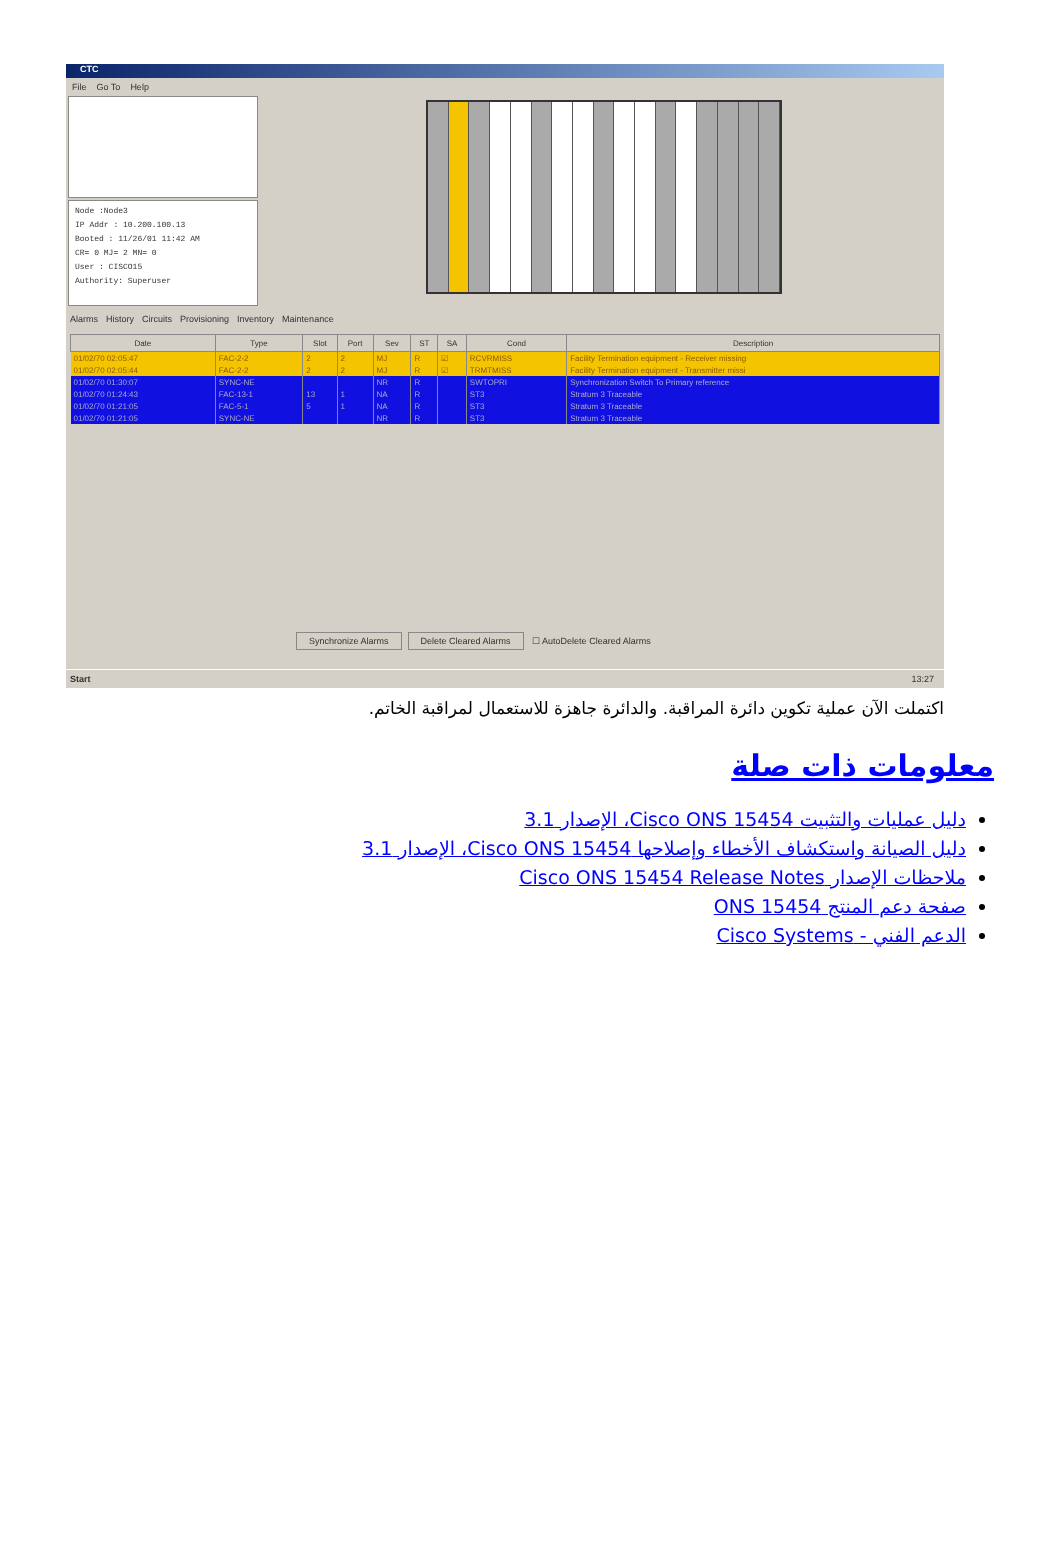CTC
File Go To Help
Node :Node3
IP Addr : 10.200.100.13
Booted : 11/26/01 11:42 AM
CR= 0 MJ= 2 MN= 0
User : CISCO15
Authority: Superuser
Alarms History Circuits Provisioning Inventory Maintenance
| Date | Type | Slot | Port | Sev | ST | SA | Cond | Description |
| --- | --- | --- | --- | --- | --- | --- | --- | --- |
| 01/02/70 02:05:47 | FAC-2-2 | 2 | 2 | MJ | R | ☑ | RCVRMISS | Facility Termination equipment - Receiver missing |
| 01/02/70 02:05:44 | FAC-2-2 | 2 | 2 | MJ | R | ☑ | TRMTMISS | Facility Termination equipment - Transmitter missi |
| 01/02/70 01:30:07 | SYNC-NE | | | NR | R | | SWTOPRI | Synchronization Switch To Primary reference |
| 01/02/70 01:24:43 | FAC-13-1 | 13 | 1 | NA | R | | ST3 | Stratum 3 Traceable |
| 01/02/70 01:21:05 | FAC-5-1 | 5 | 1 | NA | R | | ST3 | Stratum 3 Traceable |
| 01/02/70 01:21:05 | SYNC-NE | | | NR | R | | ST3 | Stratum 3 Traceable |
Synchronize Alarms Delete Cleared Alarms ☐ AutoDelete Cleared Alarms
Start 13:27
اكتملت الآن عملية تكوين دائرة المراقبة. والدائرة جاهزة للاستعمال لمراقبة الخاتم.
معلومات ذات صلة
دليل عمليات والتثبيت Cisco ONS 15454، الإصدار 3.1
دليل الصيانة واستكشاف الأخطاء وإصلاحها Cisco ONS 15454، الإصدار 3.1
ملاحظات الإصدار Cisco ONS 15454 Release Notes
صفحة دعم المنتج ONS 15454
الدعم الفني - Cisco Systems